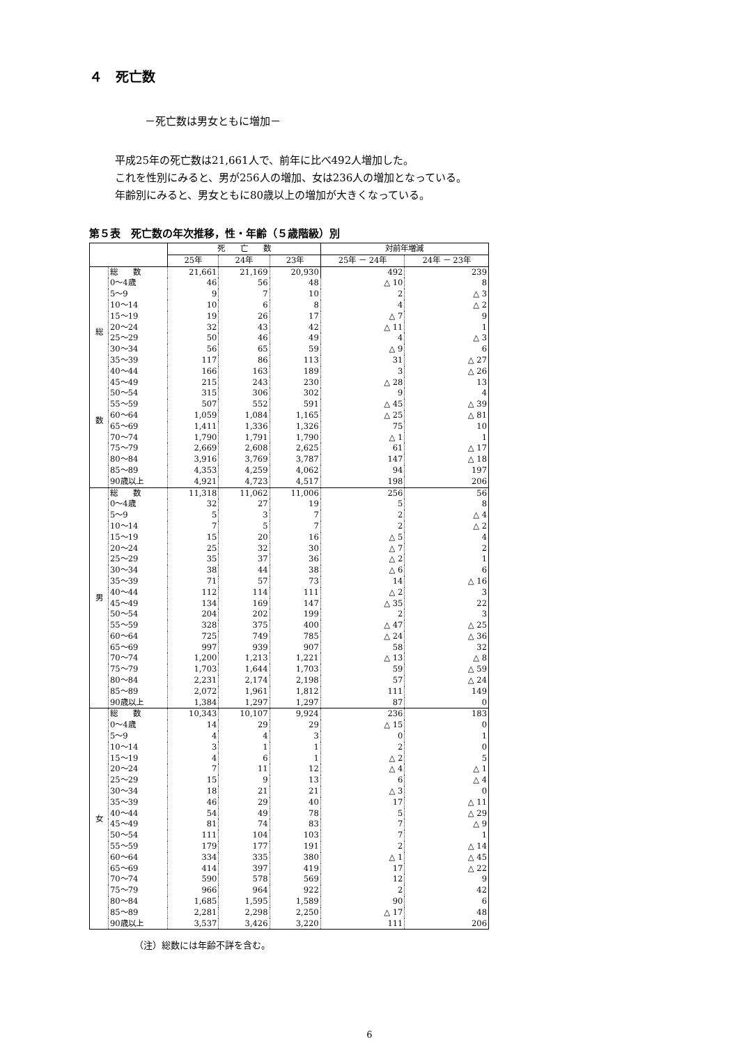４　死亡数
－死亡数は男女ともに増加－
平成25年の死亡数は21,661人で、前年に比べ492人増加した。
これを性別にみると、男が256人の増加、女は236人の増加となっている。
年齢別にみると、男女ともに80歳以上の増加が大きくなっている。
第５表　死亡数の年次推移，性・年齢（５歳階級）別
| | | 死 亡 数 | | | 対前年増減 | |
| --- | --- | --- | --- | --- | --- | --- |
| | | 25年 | 24年 | 23年 | 25年 － 24年 | 24年 － 23年 |
| 総 数 | 総 数 | 21,661 | 21,169 | 20,930 | 492 | 239 |
| | 0～4歳 | 46 | 56 | 48 | △ 10 | 8 |
| | 5～9 | 9 | 7 | 10 | 2 | △ 3 |
| | 10～14 | 10 | 6 | 8 | 4 | △ 2 |
| | 15～19 | 19 | 26 | 17 | △ 7 | 9 |
| | 20～24 | 32 | 43 | 42 | △ 11 | 1 |
| | 25～29 | 50 | 46 | 49 | 4 | △ 3 |
| | 30～34 | 56 | 65 | 59 | △ 9 | 6 |
| | 35～39 | 117 | 86 | 113 | 31 | △ 27 |
| | 40～44 | 166 | 163 | 189 | 3 | △ 26 |
| | 45～49 | 215 | 243 | 230 | △ 28 | 13 |
| | 50～54 | 315 | 306 | 302 | 9 | 4 |
| | 55～59 | 507 | 552 | 591 | △ 45 | △ 39 |
| | 60～64 | 1,059 | 1,084 | 1,165 | △ 25 | △ 81 |
| | 65～69 | 1,411 | 1,336 | 1,326 | 75 | 10 |
| | 70～74 | 1,790 | 1,791 | 1,790 | △ 1 | 1 |
| | 75～79 | 2,669 | 2,608 | 2,625 | 61 | △ 17 |
| | 80～84 | 3,916 | 3,769 | 3,787 | 147 | △ 18 |
| | 85～89 | 4,353 | 4,259 | 4,062 | 94 | 197 |
| | 90歳以上 | 4,921 | 4,723 | 4,517 | 198 | 206 |
| 男 | 総 数 | 11,318 | 11,062 | 11,006 | 256 | 56 |
| | 0～4歳 | 32 | 27 | 19 | 5 | 8 |
| | 5～9 | 5 | 3 | 7 | 2 | △ 4 |
| | 10～14 | 7 | 5 | 7 | 2 | △ 2 |
| | 15～19 | 15 | 20 | 16 | △ 5 | 4 |
| | 20～24 | 25 | 32 | 30 | △ 7 | 2 |
| | 25～29 | 35 | 37 | 36 | △ 2 | 1 |
| | 30～34 | 38 | 44 | 38 | △ 6 | 6 |
| | 35～39 | 71 | 57 | 73 | 14 | △ 16 |
| | 40～44 | 112 | 114 | 111 | △ 2 | 3 |
| | 45～49 | 134 | 169 | 147 | △ 35 | 22 |
| | 50～54 | 204 | 202 | 199 | 2 | 3 |
| | 55～59 | 328 | 375 | 400 | △ 47 | △ 25 |
| | 60～64 | 725 | 749 | 785 | △ 24 | △ 36 |
| | 65～69 | 997 | 939 | 907 | 58 | 32 |
| | 70～74 | 1,200 | 1,213 | 1,221 | △ 13 | △ 8 |
| | 75～79 | 1,703 | 1,644 | 1,703 | 59 | △ 59 |
| | 80～84 | 2,231 | 2,174 | 2,198 | 57 | △ 24 |
| | 85～89 | 2,072 | 1,961 | 1,812 | 111 | 149 |
| | 90歳以上 | 1,384 | 1,297 | 1,297 | 87 | 0 |
| 女 | 総 数 | 10,343 | 10,107 | 9,924 | 236 | 183 |
| | 0～4歳 | 14 | 29 | 29 | △ 15 | 0 |
| | 5～9 | 4 | 4 | 3 | 0 | 1 |
| | 10～14 | 3 | 1 | 1 | 2 | 0 |
| | 15～19 | 4 | 6 | 1 | △ 2 | 5 |
| | 20～24 | 7 | 11 | 12 | △ 4 | △ 1 |
| | 25～29 | 15 | 9 | 13 | 6 | △ 4 |
| | 30～34 | 18 | 21 | 21 | △ 3 | 0 |
| | 35～39 | 46 | 29 | 40 | 17 | △ 11 |
| | 40～44 | 54 | 49 | 78 | 5 | △ 29 |
| | 45～49 | 81 | 74 | 83 | 7 | △ 9 |
| | 50～54 | 111 | 104 | 103 | 7 | 1 |
| | 55～59 | 179 | 177 | 191 | 2 | △ 14 |
| | 60～64 | 334 | 335 | 380 | △ 1 | △ 45 |
| | 65～69 | 414 | 397 | 419 | 17 | △ 22 |
| | 70～74 | 590 | 578 | 569 | 12 | 9 |
| | 75～79 | 966 | 964 | 922 | 2 | 42 |
| | 80～84 | 1,685 | 1,595 | 1,589 | 90 | 6 |
| | 85～89 | 2,281 | 2,298 | 2,250 | △ 17 | 48 |
| | 90歳以上 | 3,537 | 3,426 | 3,220 | 111 | 206 |
（注）総数には年齢不詳を含む。
6